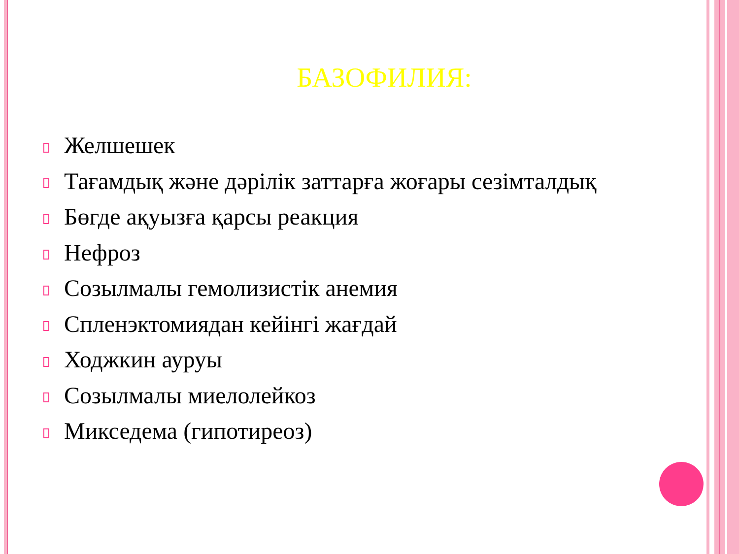БАЗОФИЛИЯ:
Желшешек
Тағамдық және дәрілік заттарға жоғары сезімталдық
Бөгде ақуызға қарсы реакция
Нефроз
Созылмалы гемолизистік анемия
Спленэктомиядан кейінгі жағдай
Ходжкин ауруы
Созылмалы миелолейкоз
Микседема (гипотиреоз)